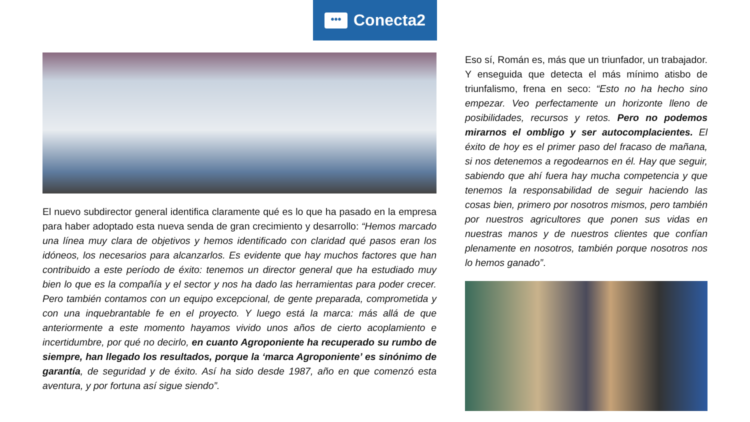•••
Conecta2
El nuevo subdirector general identifica claramente qué es lo que ha pasado en la empresa para haber adoptado esta nueva senda de gran crecimiento y desarrollo: “Hemos marcado una línea muy clara de objetivos y hemos identificado con claridad qué pasos eran los idóneos, los necesarios para alcanzarlos. Es evidente que hay muchos factores que han contribuido a este período de éxito: tenemos un director general que ha estudiado muy bien lo que es la compañía y el sector y nos ha dado las herramientas para poder crecer. Pero también contamos con un equipo excepcional, de gente preparada, comprometida y con una inquebrantable fe en el proyecto. Y luego está la marca: más allá de que anteriormente a este momento hayamos vivido unos años de cierto acoplamiento e incertidumbre, por qué no decirlo, en cuanto Agroponiente ha recuperado su rumbo de siempre, han llegado los resultados, porque la ‘marca Agroponiente’ es sinónimo de garantía, de seguridad y de éxito. Así ha sido desde 1987, año en que comenzó esta aventura, y por fortuna así sigue siendo”.
Eso sí, Román es, más que un triunfador, un trabajador. Y enseguida que detecta el más mínimo atisbo de triunfalismo, frena en seco: “Esto no ha hecho sino empezar. Veo perfectamente un horizonte lleno de posibilidades, recursos y retos. Pero no podemos mirarnos el ombligo y ser autocomplacientes. El éxito de hoy es el primer paso del fracaso de mañana, si nos detenemos a regodearnos en él. Hay que seguir, sabiendo que ahí fuera hay mucha competencia y que tenemos la responsabilidad de seguir haciendo las cosas bien, primero por nosotros mismos, pero también por nuestros agricultores que ponen sus vidas en nuestras manos y de nuestros clientes que confían plenamente en nosotros, también porque nosotros nos lo hemos ganado”.